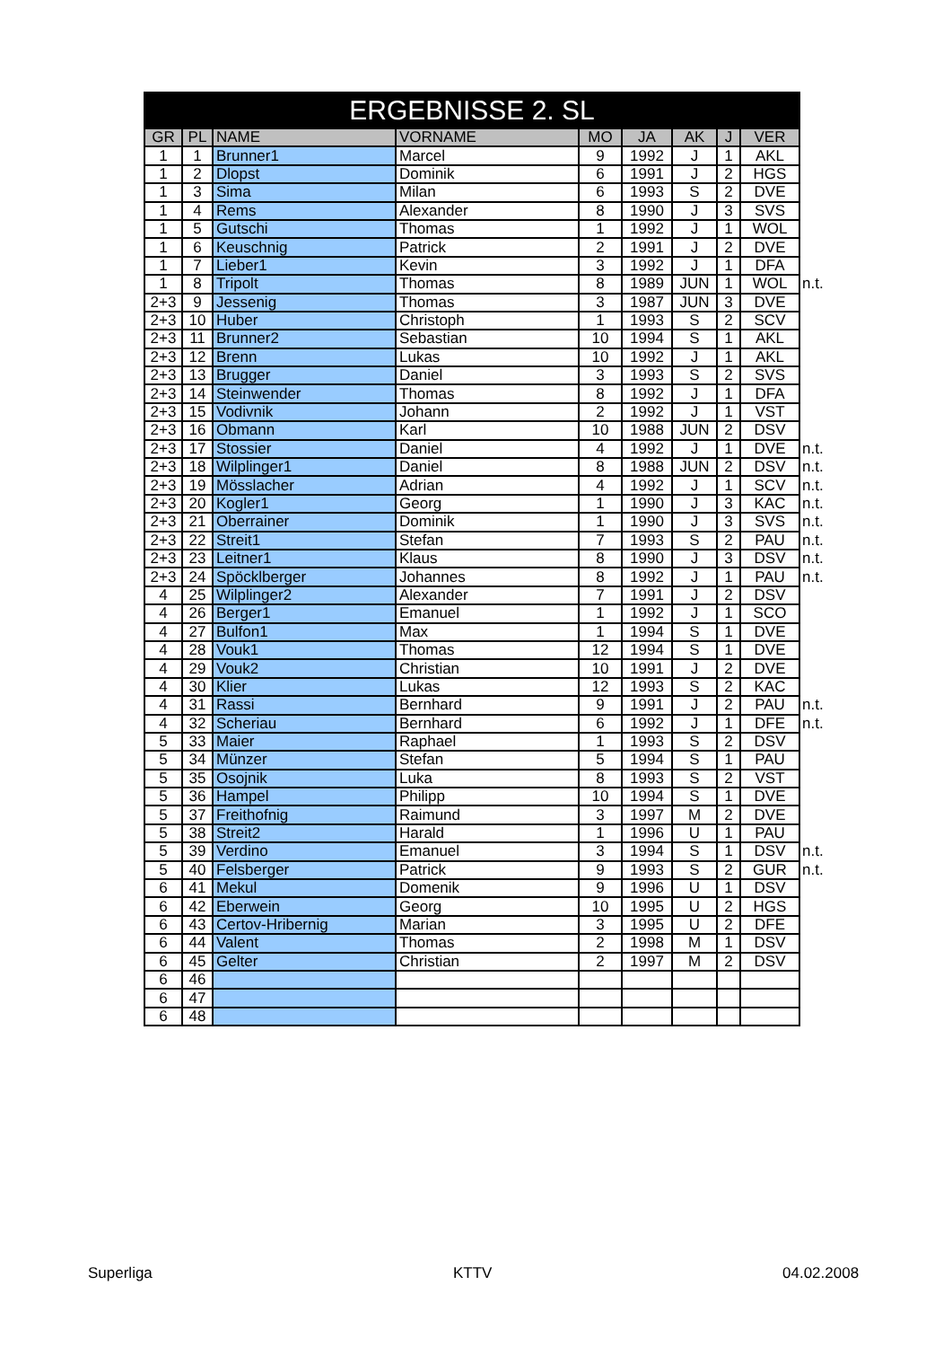| ERGEBNISSE 2. SL | | | | | | | | | |
| GR | PL | NAME | VORNAME | MO | JA | AK | J | VER | |
| 1 | 1 | Brunner1 | Marcel | 9 | 1992 | J | 1 | AKL | |
| 1 | 2 | Dlopst | Dominik | 6 | 1991 | J | 2 | HGS | |
| 1 | 3 | Sima | Milan | 6 | 1993 | S | 2 | DVE | |
| 1 | 4 | Rems | Alexander | 8 | 1990 | J | 3 | SVS | |
| 1 | 5 | Gutschi | Thomas | 1 | 1992 | J | 1 | WOL | |
| 1 | 6 | Keuschnig | Patrick | 2 | 1991 | J | 2 | DVE | |
| 1 | 7 | Lieber1 | Kevin | 3 | 1992 | J | 1 | DFA | |
| 1 | 8 | Tripolt | Thomas | 8 | 1989 | JUN | 1 | WOL | n.t. |
| 2+3 | 9 | Jessenig | Thomas | 3 | 1987 | JUN | 3 | DVE | |
| 2+3 | 10 | Huber | Christoph | 1 | 1993 | S | 2 | SCV | |
| 2+3 | 11 | Brunner2 | Sebastian | 10 | 1994 | S | 1 | AKL | |
| 2+3 | 12 | Brenn | Lukas | 10 | 1992 | J | 1 | AKL | |
| 2+3 | 13 | Brugger | Daniel | 3 | 1993 | S | 2 | SVS | |
| 2+3 | 14 | Steinwender | Thomas | 8 | 1992 | J | 1 | DFA | |
| 2+3 | 15 | Vodivnik | Johann | 2 | 1992 | J | 1 | VST | |
| 2+3 | 16 | Obmann | Karl | 10 | 1988 | JUN | 2 | DSV | |
| 2+3 | 17 | Stossier | Daniel | 4 | 1992 | J | 1 | DVE | n.t. |
| 2+3 | 18 | Wilplinger1 | Daniel | 8 | 1988 | JUN | 2 | DSV | n.t. |
| 2+3 | 19 | Mösslacher | Adrian | 4 | 1992 | J | 1 | SCV | n.t. |
| 2+3 | 20 | Kogler1 | Georg | 1 | 1990 | J | 3 | KAC | n.t. |
| 2+3 | 21 | Oberrainer | Dominik | 1 | 1990 | J | 3 | SVS | n.t. |
| 2+3 | 22 | Streit1 | Stefan | 7 | 1993 | S | 2 | PAU | n.t. |
| 2+3 | 23 | Leitner1 | Klaus | 8 | 1990 | J | 3 | DSV | n.t. |
| 2+3 | 24 | Spöcklberger | Johannes | 8 | 1992 | J | 1 | PAU | n.t. |
| 4 | 25 | Wilplinger2 | Alexander | 7 | 1991 | J | 2 | DSV | |
| 4 | 26 | Berger1 | Emanuel | 1 | 1992 | J | 1 | SCO | |
| 4 | 27 | Bulfon1 | Max | 1 | 1994 | S | 1 | DVE | |
| 4 | 28 | Vouk1 | Thomas | 12 | 1994 | S | 1 | DVE | |
| 4 | 29 | Vouk2 | Christian | 10 | 1991 | J | 2 | DVE | |
| 4 | 30 | Klier | Lukas | 12 | 1993 | S | 2 | KAC | |
| 4 | 31 | Rassi | Bernhard | 9 | 1991 | J | 2 | PAU | n.t. |
| 4 | 32 | Scheriau | Bernhard | 6 | 1992 | J | 1 | DFE | n.t. |
| 5 | 33 | Maier | Raphael | 1 | 1993 | S | 2 | DSV | |
| 5 | 34 | Münzer | Stefan | 5 | 1994 | S | 1 | PAU | |
| 5 | 35 | Osojnik | Luka | 8 | 1993 | S | 2 | VST | |
| 5 | 36 | Hampel | Philipp | 10 | 1994 | S | 1 | DVE | |
| 5 | 37 | Freithofnig | Raimund | 3 | 1997 | M | 2 | DVE | |
| 5 | 38 | Streit2 | Harald | 1 | 1996 | U | 1 | PAU | |
| 5 | 39 | Verdino | Emanuel | 3 | 1994 | S | 1 | DSV | n.t. |
| 5 | 40 | Felsberger | Patrick | 9 | 1993 | S | 2 | GUR | n.t. |
| 6 | 41 | Mekul | Domenik | 9 | 1996 | U | 1 | DSV | |
| 6 | 42 | Eberwein | Georg | 10 | 1995 | U | 2 | HGS | |
| 6 | 43 | Certov-Hribernig | Marian | 3 | 1995 | U | 2 | DFE | |
| 6 | 44 | Valent | Thomas | 2 | 1998 | M | 1 | DSV | |
| 6 | 45 | Gelter | Christian | 2 | 1997 | M | 2 | DSV | |
| 6 | 46 | | | | | | | | |
| 6 | 47 | | | | | | | | |
| 6 | 48 | | | | | | | | |
Superliga KTTV 04.02.2008